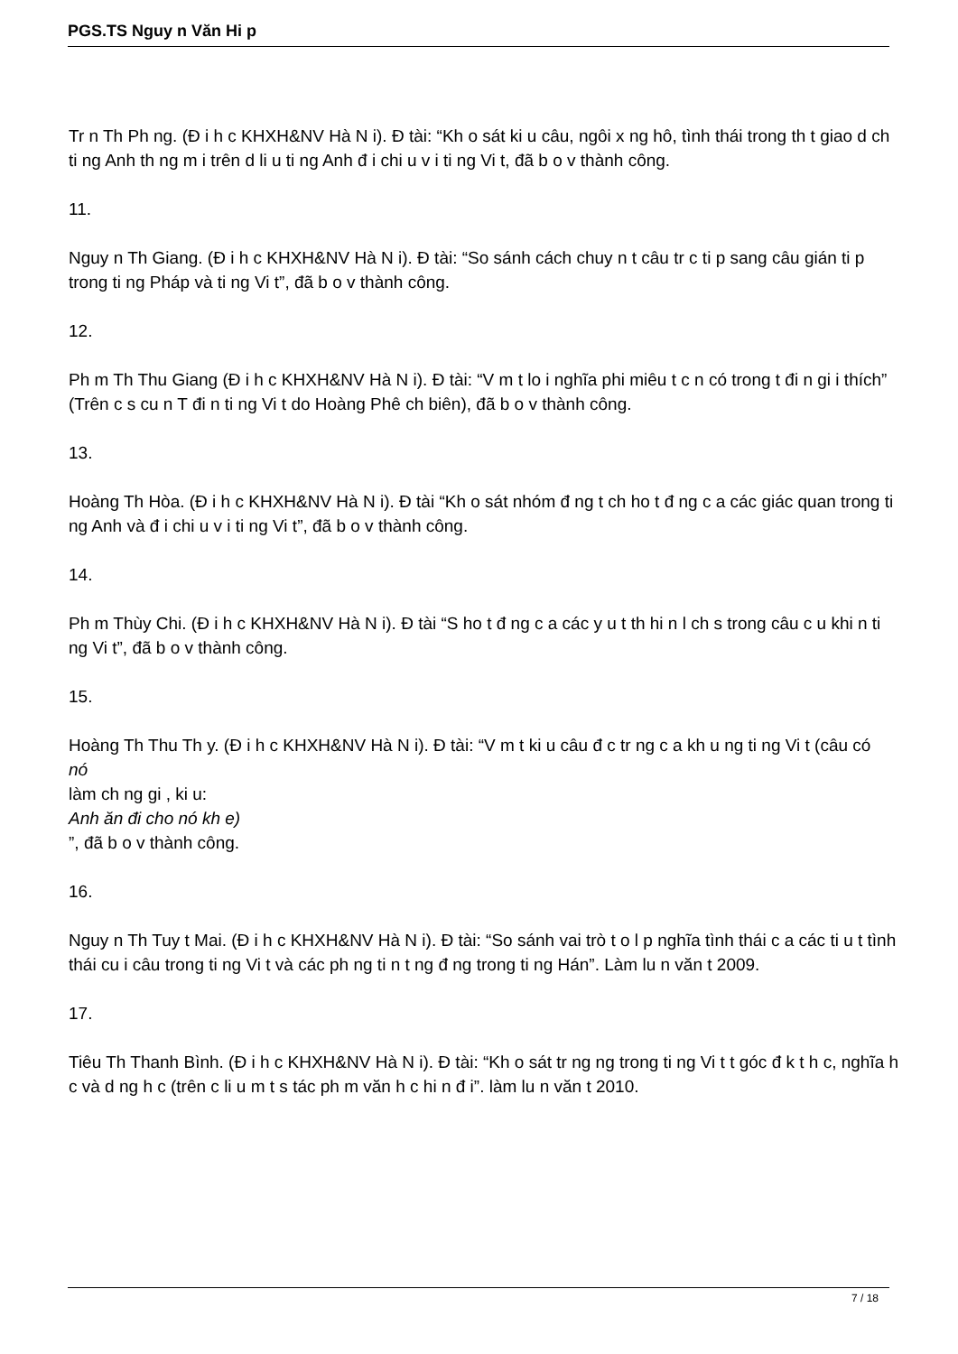PGS.TS Nguy n Văn Hi p
Tr n Th Ph ng. (Đ i h c KHXH&NV Hà N i). Đ tài: “Kh o sát ki u câu, ngôi x ng hô, tình thái trong th t giao d ch ti ng Anh th ng m i trên d li u ti ng Anh đ i chi u v i ti ng Vi t, đã b o v thành công.
11.
Nguy n Th Giang. (Đ i h c KHXH&NV Hà N i). Đ tài: “So sánh cách chuy n t câu tr c ti p sang câu gián ti p trong ti ng Pháp và ti ng Vi t”, đã b o v thành công.
12.
Ph m Th Thu Giang (Đ i h c KHXH&NV Hà N i). Đ tài: “V m t lo i nghĩa phi miêu t c n có trong t đi n gi i thích” (Trên c s cu n T đi n ti ng Vi t do Hoàng Phê ch biên), đã b o v thành công.
13.
Hoàng Th Hòa. (Đ i h c KHXH&NV Hà N i). Đ tài “Kh o sát nhóm đ ng t ch ho t đ ng c a các giác quan trong ti ng Anh và đ i chi u v i ti ng Vi t”, đã b o v thành công.
14.
Ph m Thùy Chi. (Đ i h c KHXH&NV Hà N i). Đ tài “S ho t đ ng c a các y u t th hi n l ch s trong câu c u khi n ti ng Vi t”, đã b o v thành công.
15.
Hoàng Th Thu Th y. (Đ i h c KHXH&NV Hà N i). Đ tài: “V m t ki u câu đ c tr ng c a kh u ng ti ng Vi t (câu có
nó
làm ch ng gi , ki u:
Anh ăn đi cho nó kh e)
”, đã b o v thành công.
16.
Nguy n Th Tuy t Mai. (Đ i h c KHXH&NV Hà N i). Đ tài: “So sánh vai trò t o l p nghĩa tình thái c a các ti u t tình thái cu i câu trong ti ng Vi t và các ph ng ti n t ng đ ng trong ti ng Hán”. Làm lu n văn t 2009.
17.
Tiêu Th Thanh Bình. (Đ i h c KHXH&NV Hà N i). Đ tài: “Kh o sát tr ng ng trong ti ng Vi t t góc đ k t h c, nghĩa h c và d ng h c (trên c li u m t s tác ph m văn h c hi n đ i”. làm lu n văn t 2010.
7 / 18